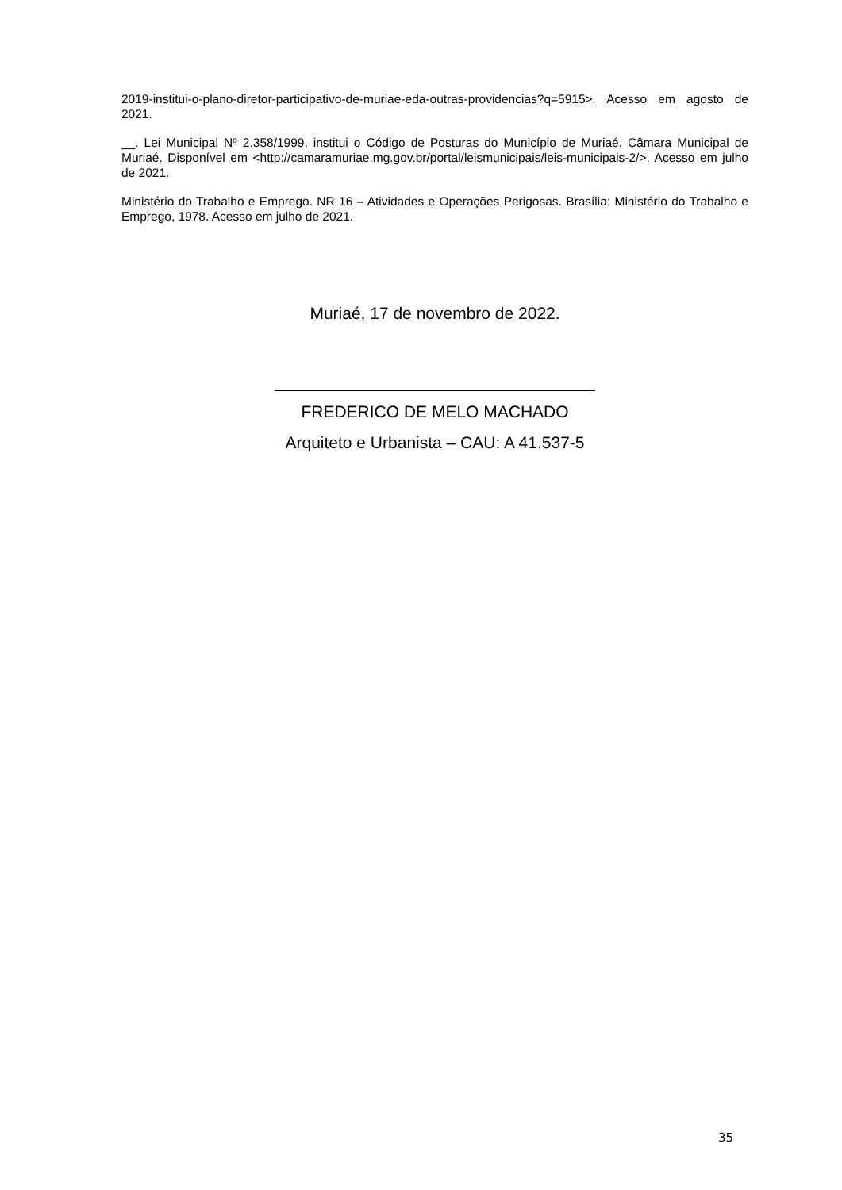2019-institui-o-plano-diretor-participativo-de-muriae-eda-outras-providencias?q=5915>. Acesso em agosto de 2021.
__. Lei Municipal Nº 2.358/1999, institui o Código de Posturas do Município de Muriaé. Câmara Municipal de Muriaé. Disponível em <http://camaramuriae.mg.gov.br/portal/leismunicipais/leis-municipais-2/>. Acesso em julho de 2021.
Ministério do Trabalho e Emprego. NR 16 – Atividades e Operações Perigosas. Brasília: Ministério do Trabalho e Emprego, 1978. Acesso em julho de 2021.
Muriaé, 17 de novembro de 2022.
FREDERICO DE MELO MACHADO
Arquiteto e Urbanista – CAU: A 41.537-5
35